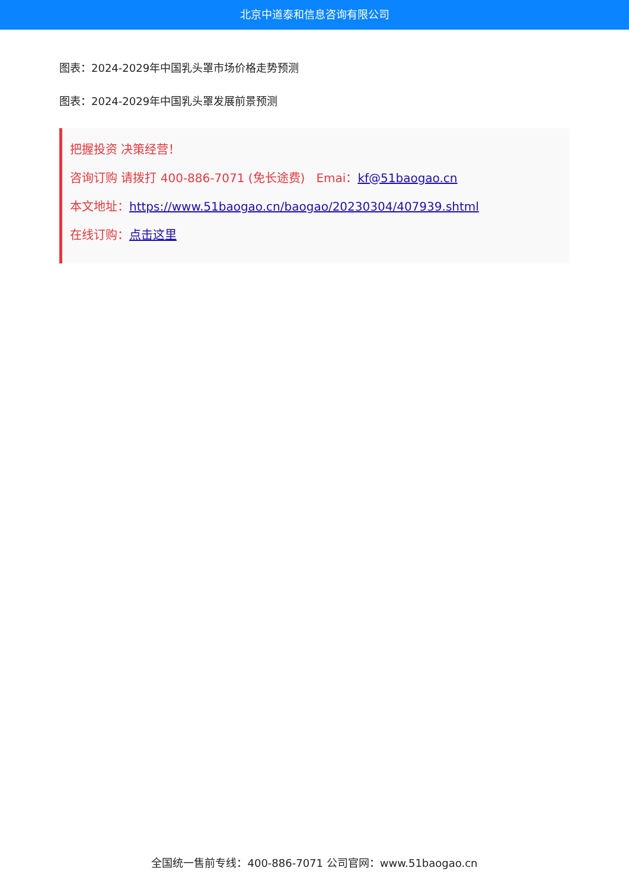北京中道泰和信息咨询有限公司
图表：2024-2029年中国乳头罩市场价格走势预测
图表：2024-2029年中国乳头罩发展前景预测
把握投资 决策经营！
咨询订购 请拨打 400-886-7071 (免长途费) Emai：kf@51baogao.cn
本文地址：https://www.51baogao.cn/baogao/20230304/407939.shtml
在线订购：点击这里
全国统一售前专线：400-886-7071 公司官网：www.51baogao.cn